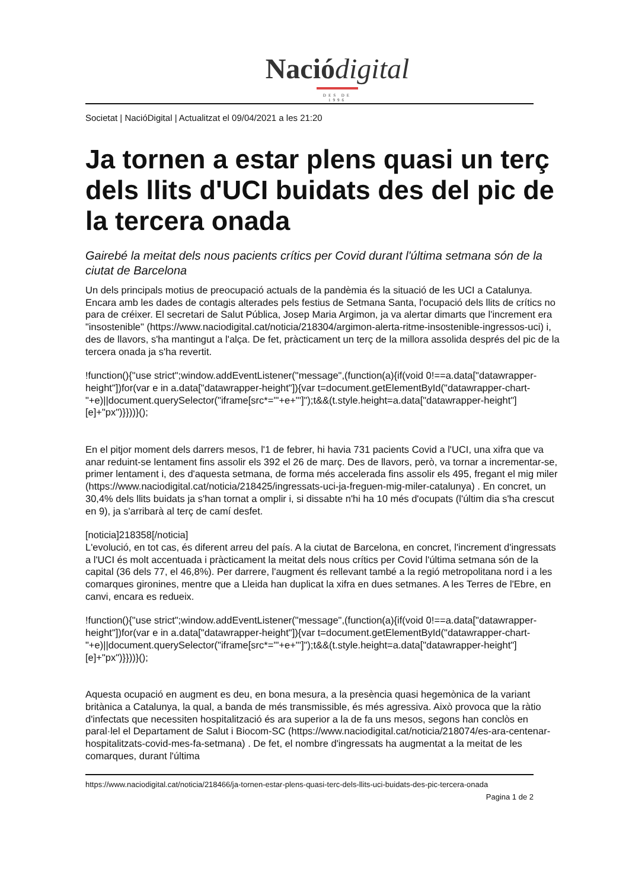Naciódigital
DES DE 1996
Societat | NacióDigital | Actualitzat el 09/04/2021 a les 21:20
Ja tornen a estar plens quasi un terç dels llits d'UCI buidats des del pic de la tercera onada
Gairebé la meitat dels nous pacients crítics per Covid durant l'última setmana són de la ciutat de Barcelona
Un dels principals motius de preocupació actuals de la pandèmia és la situació de les UCI a Catalunya. Encara amb les dades de contagis alterades pels festius de Setmana Santa, l'ocupació dels llits de crítics no para de créixer. El secretari de Salut Pública, Josep Maria Argimon, ja va alertar dimarts que l'increment era "insostenible" (https://www.naciodigital.cat/noticia/218304/argimon-alerta-ritme-insostenible-ingressos-uci) i, des de llavors, s'ha mantingut a l'alça. De fet, pràcticament un terç de la millora assolida després del pic de la tercera onada ja s'ha revertit.
!function(){"use strict";window.addEventListener("message",(function(a){if(void 0!==a.data["datawrapper-height"])for(var e in a.data["datawrapper-height"]){var t=document.getElementById("datawrapper-chart-"+e)||document.querySelector("iframe[src*='"+e+"']");t&&(t.style.height=a.data["datawrapper-height"][e]+"px")}}))}();
En el pitjor moment dels darrers mesos, l'1 de febrer, hi havia 731 pacients Covid a l'UCI, una xifra que va anar reduint-se lentament fins assolir els 392 el 26 de març. Des de llavors, però, va tornar a incrementar-se, primer lentament i, des d'aquesta setmana, de forma més accelerada fins assolir els 495, fregant el mig miler (https://www.naciodigital.cat/noticia/218425/ingressats-uci-ja-freguen-mig-miler-catalunya) . En concret, un 30,4% dels llits buidats ja s'han tornat a omplir i, si dissabte n'hi ha 10 més d'ocupats (l'últim dia s'ha crescut en 9), ja s'arribarà al terç de camí desfet.
[noticia]218358[/noticia]
L'evolució, en tot cas, és diferent arreu del país. A la ciutat de Barcelona, en concret, l'increment d'ingressats a l'UCI és molt accentuada i pràcticament la meitat dels nous crítics per Covid l'última setmana són de la capital (36 dels 77, el 46,8%). Per darrere, l'augment és rellevant també a la regió metropolitana nord i a les comarques gironines, mentre que a Lleida han duplicat la xifra en dues setmanes. A les Terres de l'Ebre, en canvi, encara es redueix.
!function(){"use strict";window.addEventListener("message",(function(a){if(void 0!==a.data["datawrapper-height"])for(var e in a.data["datawrapper-height"]){var t=document.getElementById("datawrapper-chart-"+e)||document.querySelector("iframe[src*='"+e+"']");t&&(t.style.height=a.data["datawrapper-height"][e]+"px")}}))}();
Aquesta ocupació en augment es deu, en bona mesura, a la presència quasi hegemònica de la variant britànica a Catalunya, la qual, a banda de més transmissible, és més agressiva. Això provoca que la ràtio d'infectats que necessiten hospitalització és ara superior a la de fa uns mesos, segons han conclòs en paral·lel el Departament de Salut i Biocom-SC (https://www.naciodigital.cat/noticia/218074/es-ara-centenar-hospitalitzats-covid-mes-fa-setmana) . De fet, el nombre d'ingressats ha augmentat a la meitat de les comarques, durant l'última
https://www.naciodigital.cat/noticia/218466/ja-tornen-estar-plens-quasi-terc-dels-llits-uci-buidats-des-pic-tercera-onada
Pagina 1 de 2